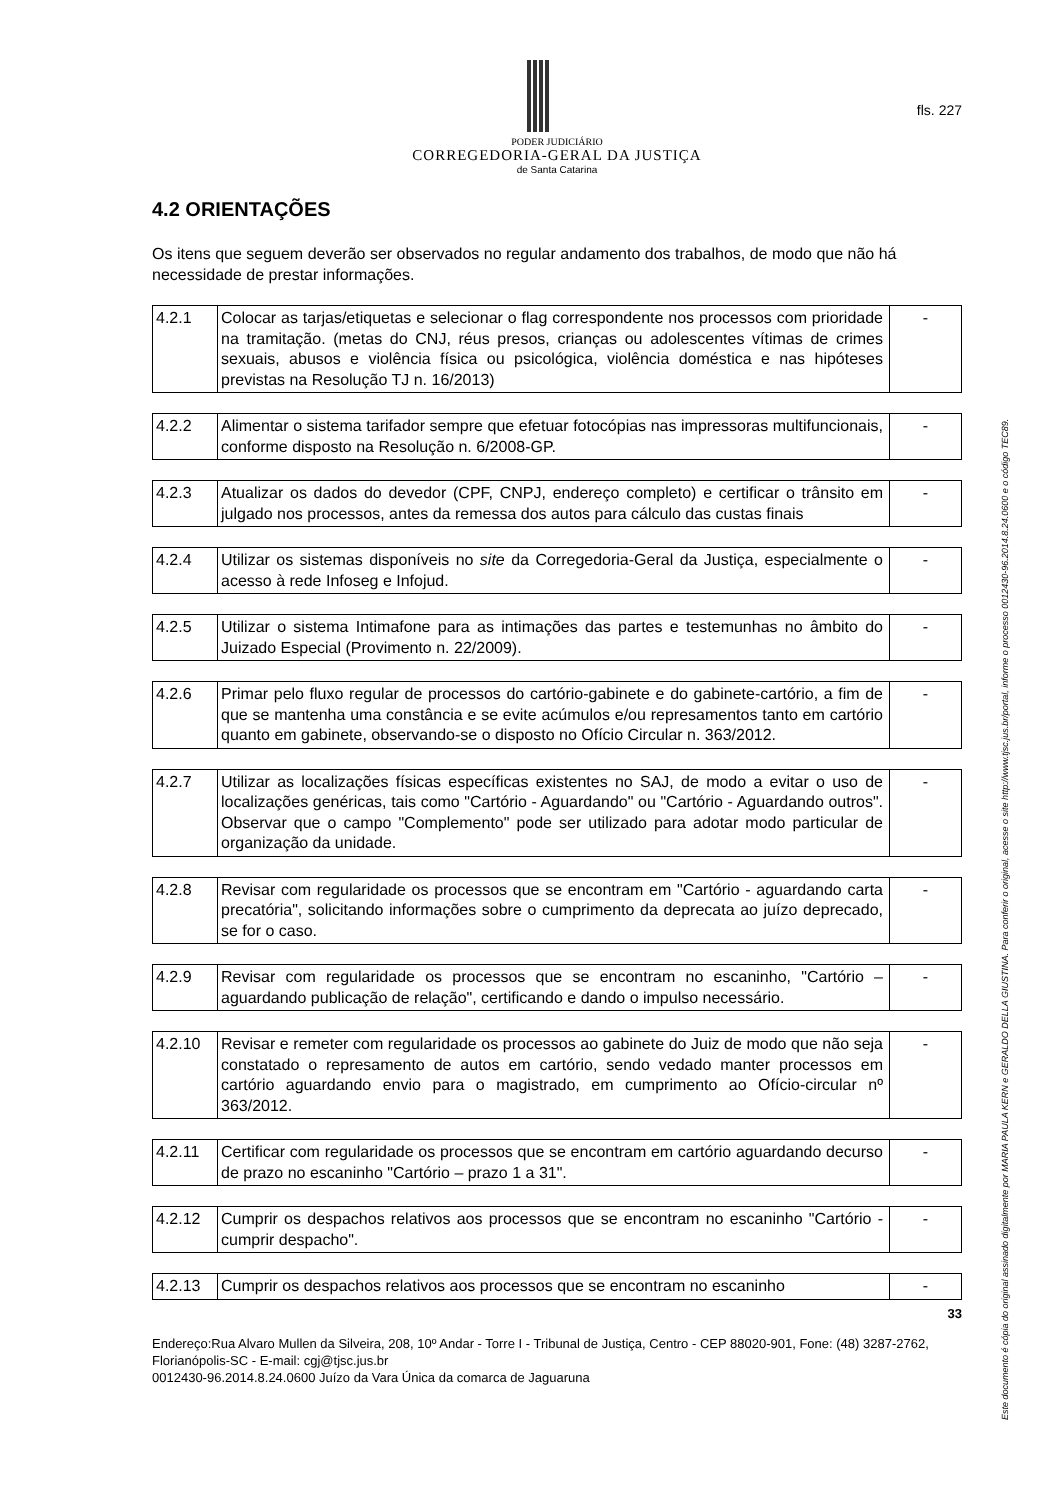fls. 227
PODER JUDICIÁRIO
CORREGEDORIA-GERAL DA JUSTIÇA
de Santa Catarina
4.2 ORIENTAÇÕES
Os itens que seguem deverão ser observados no regular andamento dos trabalhos, de modo que não há necessidade de prestar informações.
| 4.2.1 | Colocar as tarjas/etiquetas e selecionar o flag correspondente nos processos com prioridade na tramitação. (metas do CNJ, réus presos, crianças ou adolescentes vítimas de crimes sexuais, abusos e violência física ou psicológica, violência doméstica e nas hipóteses previstas na Resolução TJ n. 16/2013) | - |
| 4.2.2 | Alimentar o sistema tarifador sempre que efetuar fotocópias nas impressoras multifuncionais, conforme disposto na Resolução n. 6/2008-GP. | - |
| 4.2.3 | Atualizar os dados do devedor (CPF, CNPJ, endereço completo) e certificar o trânsito em julgado nos processos, antes da remessa dos autos para cálculo das custas finais | - |
| 4.2.4 | Utilizar os sistemas disponíveis no site da Corregedoria-Geral da Justiça, especialmente o acesso à rede Infoseg e Infojud. | - |
| 4.2.5 | Utilizar o sistema Intimafone para as intimações das partes e testemunhas no âmbito do Juizado Especial (Provimento n. 22/2009). | - |
| 4.2.6 | Primar pelo fluxo regular de processos do cartório-gabinete e do gabinete-cartório, a fim de que se mantenha uma constância e se evite acúmulos e/ou represamentos tanto em cartório quanto em gabinete, observando-se o disposto no Ofício Circular n. 363/2012. | - |
| 4.2.7 | Utilizar as localizações físicas específicas existentes no SAJ, de modo a evitar o uso de localizações genéricas, tais como "Cartório - Aguardando" ou "Cartório - Aguardando outros". Observar que o campo "Complemento" pode ser utilizado para adotar modo particular de organização da unidade. | - |
| 4.2.8 | Revisar com regularidade os processos que se encontram em "Cartório - aguardando carta precatória", solicitando informações sobre o cumprimento da deprecata ao juízo deprecado, se for o caso. | - |
| 4.2.9 | Revisar com regularidade os processos que se encontram no escaninho, "Cartório – aguardando publicação de relação", certificando e dando o impulso necessário. | - |
| 4.2.10 | Revisar e remeter com regularidade os processos ao gabinete do Juiz de modo que não seja constatado o represamento de autos em cartório, sendo vedado manter processos em cartório aguardando envio para o magistrado, em cumprimento ao Ofício-circular nº 363/2012. | - |
| 4.2.11 | Certificar com regularidade os processos que se encontram em cartório aguardando decurso de prazo no escaninho "Cartório – prazo 1 a 31". | - |
| 4.2.12 | Cumprir os despachos relativos aos processos que se encontram no escaninho "Cartório - cumprir despacho". | - |
| 4.2.13 | Cumprir os despachos relativos aos processos que se encontram no escaninho | - |
33
Endereço:Rua Alvaro Mullen da Silveira, 208, 10º Andar - Torre I - Tribunal de Justiça, Centro - CEP 88020-901, Fone: (48) 3287-2762, Florianópolis-SC - E-mail: cgj@tjsc.jus.br
0012430-96.2014.8.24.0600 Juízo da Vara Única da comarca de Jaguaruna
Este documento é cópia do original assinado digitalmente por MARIA PAULA KERN e GERALDO DELLA GIUSTINA. Para conferir o original, acesse o site http://www.tjsc.jus.br/portal, informe o processo 0012430-96.2014.8.24.0600 e o código TEC89.